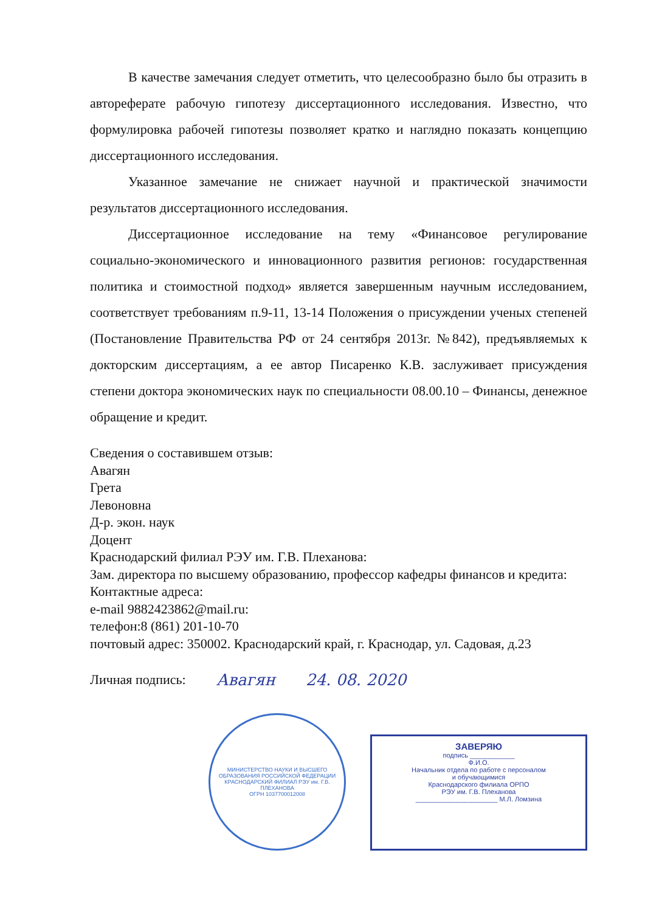В качестве замечания следует отметить, что целесообразно было бы отразить в автореферате рабочую гипотезу диссертационного исследования. Известно, что формулировка рабочей гипотезы позволяет кратко и наглядно показать концепцию диссертационного исследования.
Указанное замечание не снижает научной и практической значимости результатов диссертационного исследования.
Диссертационное исследование на тему «Финансовое регулирование социально-экономического и инновационного развития регионов: государственная политика и стоимостной подход» является завершенным научным исследованием, соответствует требованиям п.9-11, 13-14 Положения о присуждении ученых степеней (Постановление Правительства РФ от 24 сентября 2013г. №842), предъявляемых к докторским диссертациям, а ее автор Писаренко К.В. заслуживает присуждения степени доктора экономических наук по специальности 08.00.10 – Финансы, денежное обращение и кредит.
Сведения о составившем отзыв:
Авагян
Грета
Левоновна
Д-р. экон. наук
Доцент
Краснодарский филиал РЭУ им. Г.В. Плеханова:
Зам. директора по высшему образованию, профессор кафедры финансов и кредита:
Контактные адреса:
e-mail 9882423862@mail.ru:
телефон:8 (861) 201-10-70
почтовый адрес: 350002. Краснодарский край, г. Краснодар, ул. Садовая, д.23
Личная подпись: Авагян 24. 08. 2020
МИНИСТЕРСТВО НАУКИ И ВЫСШЕГО ОБРАЗОВАНИЯ РОССИЙСКОЙ ФЕДЕРАЦИИ
КРАСНОДАРСКИЙ ФИЛИАЛ РЭУ им. Г.В. ПЛЕХАНОВА
ОГРН 1037700012008
ЗАВЕРЯЮ
подпись ____________
Ф.И.О.
Начальник отдела по работе с персоналом
и обучающимися
Краснодарского филиала ОРПО
РЭУ им. Г.В. Плеханова
______________________ М.Л. Ломзина